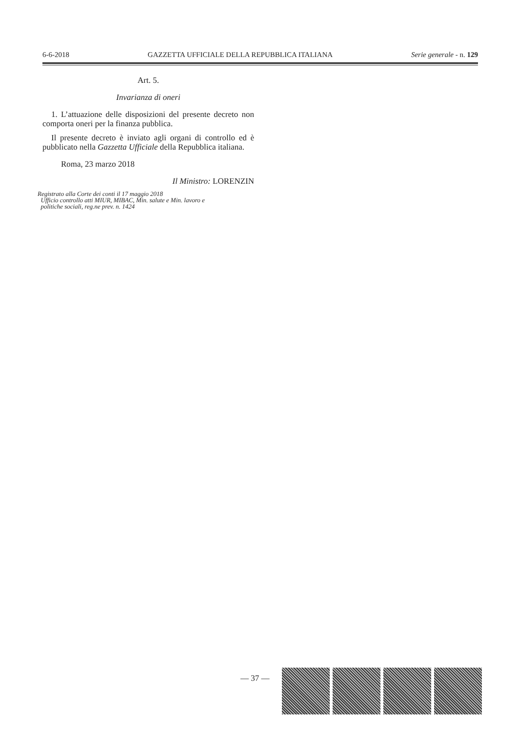6-6-2018 GAZZETTA UFFICIALE DELLA REPUBBLICA ITALIANA Serie generale - n. 129
Art. 5.
Invarianza di oneri
1. L’attuazione delle disposizioni del presente decreto non comporta oneri per la finanza pubblica.
Il presente decreto è inviato agli organi di controllo ed è pubblicato nella Gazzetta Ufficiale della Repubblica italiana.
Roma, 23 marzo 2018
Il Ministro: LORENZIN
Registrato alla Corte dei conti il 17 maggio 2018
Ufficio controllo atti MIUR, MIBAC, Min. salute e Min. lavoro e
politiche sociali, reg.ne prev. n. 1424
— 37 —